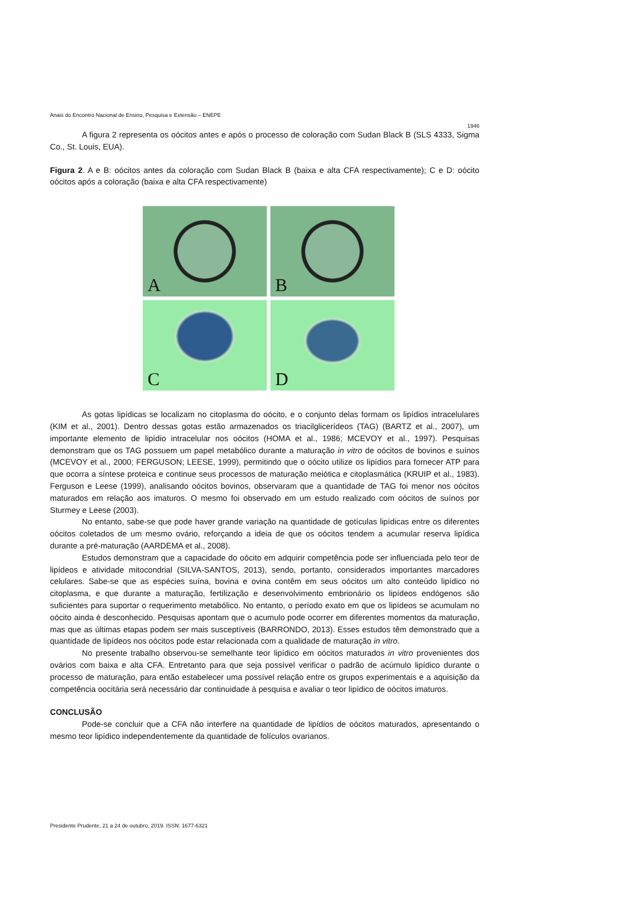Anais do Encontro Nacional de Ensino, Pesquisa e Extensão – ENEPE
1946
A figura 2 representa os oócitos antes e após o processo de coloração com Sudan Black B (SLS 4333, Sigma Co., St. Louis, EUA).
Figura 2. A e B: oócitos antes da coloração com Sudan Black B (baixa e alta CFA respectivamente); C e D: oócito oócitos após a coloração (baixa e alta CFA respectivamente)
A
B
C
D
As gotas lipídicas se localizam no citoplasma do oócito, e o conjunto delas formam os lipídios intracelulares (KIM et al., 2001). Dentro dessas gotas estão armazenados os triacilglicerídeos (TAG) (BARTZ et al., 2007), um importante elemento de lipídio intracelular nos oócitos (HOMA et al., 1986; MCEVOY et al., 1997). Pesquisas demonstram que os TAG possuem um papel metabólico durante a maturação in vitro de oócitos de bovinos e suínos (MCEVOY et al., 2000; FERGUSON; LEESE, 1999), permitindo que o oócito utilize os lipídios para fornecer ATP para que ocorra a síntese proteica e continue seus processos de maturação meiótica e citoplasmática (KRUIP et al., 1983). Ferguson e Leese (1999), analisando oócitos bovinos, observaram que a quantidade de TAG foi menor nos oócitos maturados em relação aos imaturos. O mesmo foi observado em um estudo realizado com oócitos de suínos por Sturmey e Leese (2003).
No entanto, sabe-se que pode haver grande variação na quantidade de gotículas lipídicas entre os diferentes oócitos coletados de um mesmo ovário, reforçando a ideia de que os oócitos tendem a acumular reserva lipídica durante a pré-maturação (AARDEMA et al., 2008).
Estudos demonstram que a capacidade do oócito em adquirir competência pode ser influenciada pelo teor de lipídeos e atividade mitocondrial (SILVA-SANTOS, 2013), sendo, portanto, considerados importantes marcadores celulares. Sabe-se que as espécies suína, bovina e ovina contêm em seus oócitos um alto conteúdo lipídico no citoplasma, e que durante a maturação, fertilização e desenvolvimento embrionário os lipídeos endógenos são suficientes para suportar o requerimento metabólico. No entanto, o período exato em que os lipídeos se acumulam no oócito ainda é desconhecido. Pesquisas apontam que o acumulo pode ocorrer em diferentes momentos da maturação, mas que as últimas etapas podem ser mais susceptíveis (BARRONDO, 2013). Esses estudos têm demonstrado que a quantidade de lipídeos nos oócitos pode estar relacionada com a qualidade de maturação in vitro.
No presente trabalho observou-se semelhante teor lipídico em oócitos maturados in vitro provenientes dos ovários com baixa e alta CFA. Entretanto para que seja possível verificar o padrão de acúmulo lipídico durante o processo de maturação, para então estabelecer uma possível relação entre os grupos experimentais e a aquisição da competência oocitária será necessário dar continuidade à pesquisa e avaliar o teor lipídico de oócitos imaturos.
CONCLUSÃO
Pode-se concluir que a CFA não interfere na quantidade de lipídios de oócitos maturados, apresentando o mesmo teor lipídico independentemente da quantidade de folículos ovarianos.
Presidente Prudente, 21 a 24 de outubro, 2019. ISSN: 1677-6321